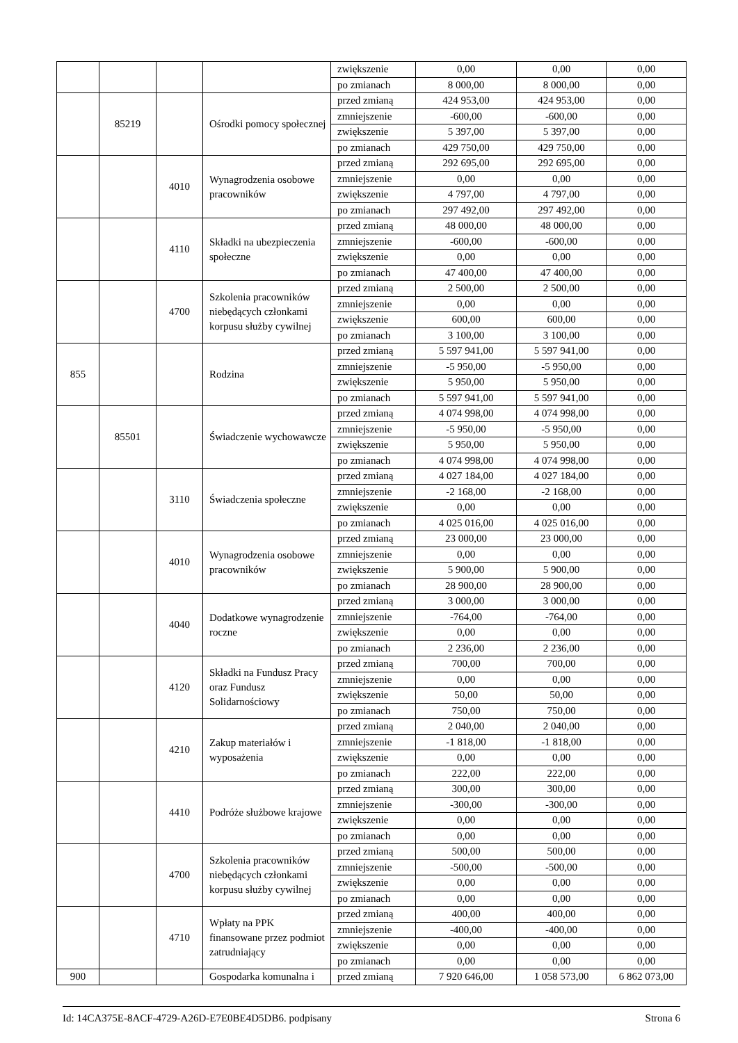| | | | | zwiększenie | 0,00 | 0,00 | 0,00 |
| | | | | po zmianach | 8 000,00 | 8 000,00 | 0,00 |
| | 85219 | | Ośrodki pomocy społecznej | przed zmianą | 424 953,00 | 424 953,00 | 0,00 |
| | | | | zmniejszenie | -600,00 | -600,00 | 0,00 |
| | | | | zwiększenie | 5 397,00 | 5 397,00 | 0,00 |
| | | | | po zmianach | 429 750,00 | 429 750,00 | 0,00 |
| | | 4010 | Wynagrodzenia osobowe pracowników | przed zmianą | 292 695,00 | 292 695,00 | 0,00 |
| | | | | zmniejszenie | 0,00 | 0,00 | 0,00 |
| | | | | zwiększenie | 4 797,00 | 4 797,00 | 0,00 |
| | | | | po zmianach | 297 492,00 | 297 492,00 | 0,00 |
| | | 4110 | Składki na ubezpieczenia społeczne | przed zmianą | 48 000,00 | 48 000,00 | 0,00 |
| | | | | zmniejszenie | -600,00 | -600,00 | 0,00 |
| | | | | zwiększenie | 0,00 | 0,00 | 0,00 |
| | | | | po zmianach | 47 400,00 | 47 400,00 | 0,00 |
| | | 4700 | Szkolenia pracowników niebędących członkami korpusu służby cywilnej | przed zmianą | 2 500,00 | 2 500,00 | 0,00 |
| | | | | zmniejszenie | 0,00 | 0,00 | 0,00 |
| | | | | zwiększenie | 600,00 | 600,00 | 0,00 |
| | | | | po zmianach | 3 100,00 | 3 100,00 | 0,00 |
| 855 | | | Rodzina | przed zmianą | 5 597 941,00 | 5 597 941,00 | 0,00 |
| | | | | zmniejszenie | -5 950,00 | -5 950,00 | 0,00 |
| | | | | zwiększenie | 5 950,00 | 5 950,00 | 0,00 |
| | | | | po zmianach | 5 597 941,00 | 5 597 941,00 | 0,00 |
| | 85501 | | Świadczenie wychowawcze | przed zmianą | 4 074 998,00 | 4 074 998,00 | 0,00 |
| | | | | zmniejszenie | -5 950,00 | -5 950,00 | 0,00 |
| | | | | zwiększenie | 5 950,00 | 5 950,00 | 0,00 |
| | | | | po zmianach | 4 074 998,00 | 4 074 998,00 | 0,00 |
| | | 3110 | Świadczenia społeczne | przed zmianą | 4 027 184,00 | 4 027 184,00 | 0,00 |
| | | | | zmniejszenie | -2 168,00 | -2 168,00 | 0,00 |
| | | | | zwiększenie | 0,00 | 0,00 | 0,00 |
| | | | | po zmianach | 4 025 016,00 | 4 025 016,00 | 0,00 |
| | | 4010 | Wynagrodzenia osobowe pracowników | przed zmianą | 23 000,00 | 23 000,00 | 0,00 |
| | | | | zmniejszenie | 0,00 | 0,00 | 0,00 |
| | | | | zwiększenie | 5 900,00 | 5 900,00 | 0,00 |
| | | | | po zmianach | 28 900,00 | 28 900,00 | 0,00 |
| | | 4040 | Dodatkowe wynagrodzenie roczne | przed zmianą | 3 000,00 | 3 000,00 | 0,00 |
| | | | | zmniejszenie | -764,00 | -764,00 | 0,00 |
| | | | | zwiększenie | 0,00 | 0,00 | 0,00 |
| | | | | po zmianach | 2 236,00 | 2 236,00 | 0,00 |
| | | 4120 | Składki na Fundusz Pracy oraz Fundusz Solidarnościowy | przed zmianą | 700,00 | 700,00 | 0,00 |
| | | | | zmniejszenie | 0,00 | 0,00 | 0,00 |
| | | | | zwiększenie | 50,00 | 50,00 | 0,00 |
| | | | | po zmianach | 750,00 | 750,00 | 0,00 |
| | | 4210 | Zakup materiałów i wyposażenia | przed zmianą | 2 040,00 | 2 040,00 | 0,00 |
| | | | | zmniejszenie | -1 818,00 | -1 818,00 | 0,00 |
| | | | | zwiększenie | 0,00 | 0,00 | 0,00 |
| | | | | po zmianach | 222,00 | 222,00 | 0,00 |
| | | 4410 | Podróże służbowe krajowe | przed zmianą | 300,00 | 300,00 | 0,00 |
| | | | | zmniejszenie | -300,00 | -300,00 | 0,00 |
| | | | | zwiększenie | 0,00 | 0,00 | 0,00 |
| | | | | po zmianach | 0,00 | 0,00 | 0,00 |
| | | 4700 | Szkolenia pracowników niebędących członkami korpusu służby cywilnej | przed zmianą | 500,00 | 500,00 | 0,00 |
| | | | | zmniejszenie | -500,00 | -500,00 | 0,00 |
| | | | | zwiększenie | 0,00 | 0,00 | 0,00 |
| | | | | po zmianach | 0,00 | 0,00 | 0,00 |
| | | 4710 | Wpłaty na PPK finansowane przez podmiot zatrudniający | przed zmianą | 400,00 | 400,00 | 0,00 |
| | | | | zmniejszenie | -400,00 | -400,00 | 0,00 |
| | | | | zwiększenie | 0,00 | 0,00 | 0,00 |
| | | | | po zmianach | 0,00 | 0,00 | 0,00 |
| 900 | | | Gospodarka komunalna i | przed zmianą | 7 920 646,00 | 1 058 573,00 | 6 862 073,00 |
Id: 14CA375E-8ACF-4729-A26D-E7E0BE4D5DB6. podpisany Strona 6